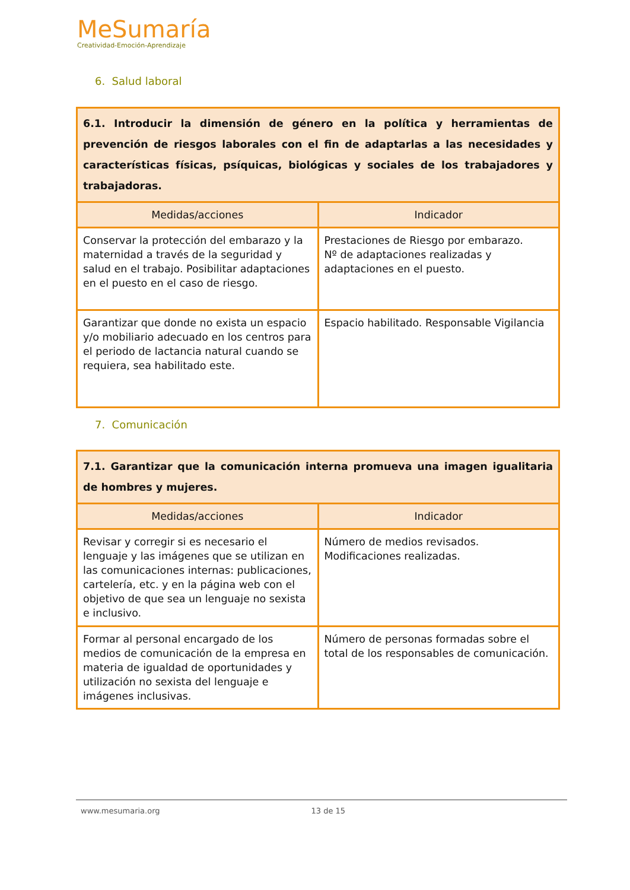MeSumaría
Creatividad-Emoción-Aprendizaje
6. Salud laboral
| 6.1. Introducir la dimensión de género en la política y herramientas de prevención de riesgos laborales con el fin de adaptarlas a las necesidades y características físicas, psíquicas, biológicas y sociales de los trabajadores y trabajadoras. | |
| Medidas/acciones | Indicador |
| Conservar la protección del embarazo y la maternidad a través de la seguridad y salud en el trabajo. Posibilitar adaptaciones en el puesto en el caso de riesgo. | Prestaciones de Riesgo por embarazo. Nº de adaptaciones realizadas y adaptaciones en el puesto. |
| Garantizar que donde no exista un espacio y/o mobiliario adecuado en los centros para el periodo de lactancia natural cuando se requiera, sea habilitado este. | Espacio habilitado. Responsable Vigilancia |
7. Comunicación
| 7.1. Garantizar que la comunicación interna promueva una imagen igualitaria de hombres y mujeres. | |
| Medidas/acciones | Indicador |
| Revisar y corregir si es necesario el lenguaje y las imágenes que se utilizan en las comunicaciones internas: publicaciones, cartelería, etc. y en la página web con el objetivo de que sea un lenguaje no sexista e inclusivo. | Número de medios revisados. Modificaciones realizadas. |
| Formar al personal encargado de los medios de comunicación de la empresa en materia de igualdad de oportunidades y utilización no sexista del lenguaje e imágenes inclusivas. | Número de personas formadas sobre el total de los responsables de comunicación. |
www.mesumaria.org 13 de 15